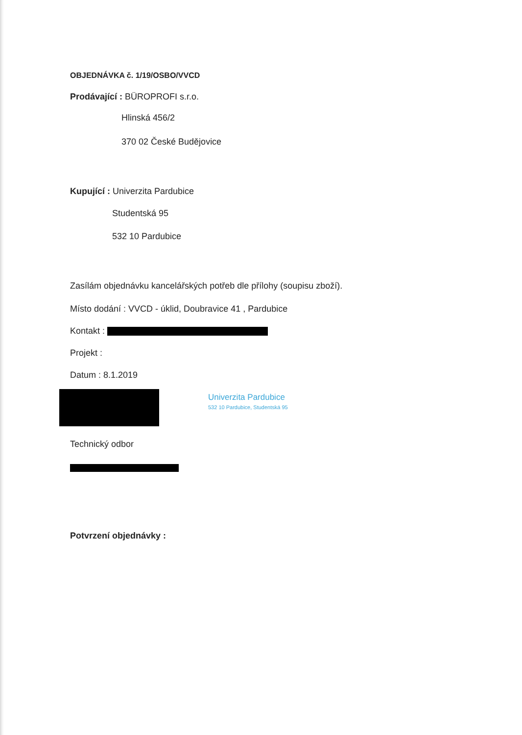OBJEDNÁVKA č. 1/19/OSBO/VVCD
Prodávající : BÜROPROFI s.r.o.
Hlinská 456/2
370 02 České Budějovice
Kupující : Univerzita Pardubice
Studentská 95
532 10 Pardubice
Zasílám objednávku kancelářských potřeb dle přílohy (soupisu zboží).
Místo dodání : VVCD - úklid, Doubravice 41 , Pardubice
Kontakt :
Projekt :
Datum : 8.1.2019
Univerzita Pardubice
532 10 Pardubice, Studentská 95
Technický odbor
Potvrzení objednávky :